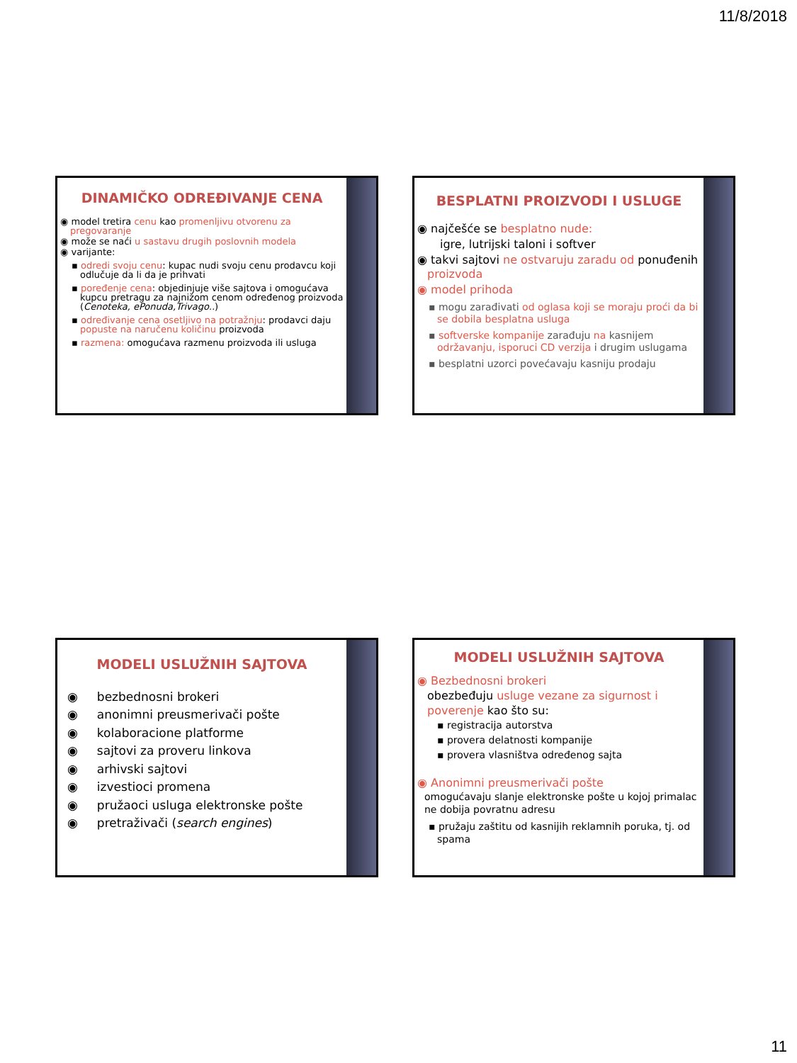11/8/2018
DINAMIČKO ODREĐIVANJE CENA
◉ model tretira cenu kao promenljivu otvorenu za pregovaranje
◉ može se naći u sastavu drugih poslovnih modela
◉ varijante:
▪ odredi svoju cenu: kupac nudi svoju cenu prodavcu koji odlučuje da li da je prihvati
▪ poređenje cena: objedinjuje više sajtova i omogućava kupcu pretragu za najnižom cenom određenog proizvoda (Cenoteka, ePonuda,Trivago..)
▪ određivanje cena osetljivo na potražnju: prodavci daju popuste na naručenu količinu proizvoda
▪ razmena: omogućava razmenu proizvoda ili usluga
BESPLATNI PROIZVODI I USLUGE
◉ najčešće se besplatno nude:
igre, lutrijski taloni i softver
◉ takvi sajtovi ne ostvaruju zaradu od ponuđenih proizvoda
◉ model prihoda
▪ mogu zarađivati od oglasa koji se moraju proći da bi se dobila besplatna usluga
▪ softverske kompanije zarađuju na kasnijem održavanju, isporuci CD verzija i drugim uslugama
▪ besplatni uzorci povećavaju kasniju prodaju
MODELI USLUŽNIH SAJTOVA
◉ bezbednosni brokeri
◉ anonimni preusmerivači pošte
◉ kolaboracione platforme
◉ sajtovi za proveru linkova
◉ arhivski sajtovi
◉ izvestioci promena
◉ pružaoci usluga elektronske pošte
◉ pretraživači (search engines)
MODELI USLUŽNIH SAJTOVA
◉ Bezbednosni brokeri
obezbeđuju usluge vezane za sigurnost i poverenje kao što su:
▪ registracija autorstva
▪ provera delatnosti kompanije
▪ provera vlasništva određenog sajta
◉ Anonimni preusmerivači pošte
omogućavaju slanje elektronske pošte u kojoj primalac ne dobija povratnu adresu
▪ pružaju zaštitu od kasnijih reklamnih poruka, tj. od spama
11